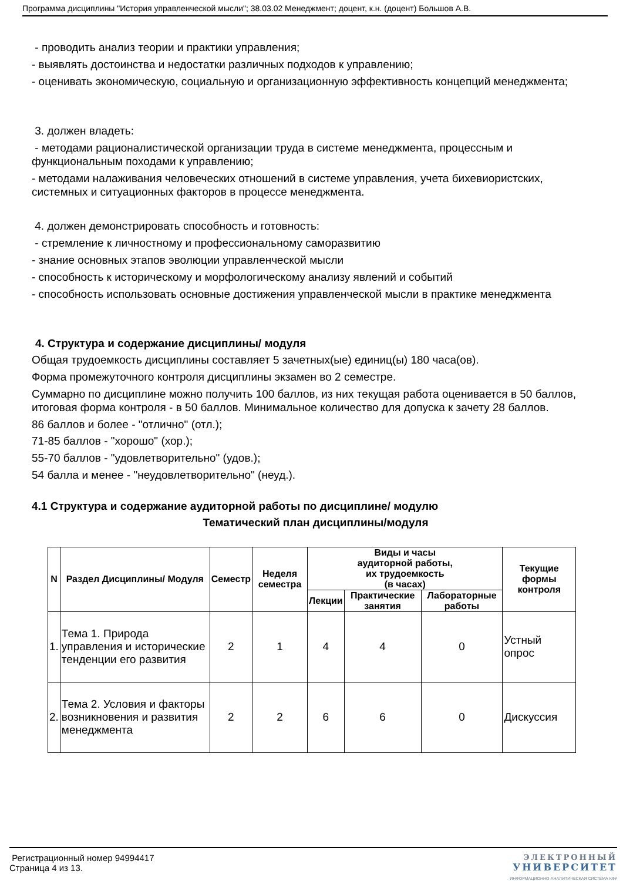Программа дисциплины "История управленческой мысли"; 38.03.02 Менеджмент; доцент, к.н. (доцент) Большов А.В.
- проводить анализ теории и практики управления;
- выявлять достоинства и недостатки различных подходов к управлению;
- оценивать экономическую, социальную и организационную эффективность концепций менеджмента;
3. должен владеть:
- методами рационалистической организации труда в системе менеджмента, процессным и функциональным походами к управлению;
- методами налаживания человеческих отношений в системе управления, учета бихевиористских, системных и ситуационных факторов в процессе менеджмента.
4. должен демонстрировать способность и готовность:
- стремление к личностному и профессиональному саморазвитию
- знание основных этапов эволюции управленческой мысли
- способность к историческому и морфологическому анализу явлений и событий
- способность использовать основные достижения управленческой мысли в практике менеджмента
4. Структура и содержание дисциплины/ модуля
Общая трудоемкость дисциплины составляет 5 зачетных(ые) единиц(ы) 180 часа(ов).
Форма промежуточного контроля дисциплины экзамен во 2 семестре.
Суммарно по дисциплине можно получить 100 баллов, из них текущая работа оценивается в 50 баллов, итоговая форма контроля - в 50 баллов. Минимальное количество для допуска к зачету 28 баллов.
86 баллов и более - "отлично" (отл.);
71-85 баллов - "хорошо" (хор.);
55-70 баллов - "удовлетворительно" (удов.);
54 балла и менее - "неудовлетворительно" (неуд.).
4.1 Структура и содержание аудиторной работы по дисциплине/ модулю
Тематический план дисциплины/модуля
| N | Раздел Дисциплины/ Модуля | Семестр | Неделя семестра | Виды и часы аудиторной работы, их трудоемкость (в часах) | | | Текущие формы контроля |
| --- | --- | --- | --- | --- | --- | --- | --- |
| | | | | Лекции | Практические занятия | Лабораторные работы | |
| 1. | Тема 1. Природа управления и исторические тенденции его развития | 2 | 1 | 4 | 4 | 0 | Устный опрос |
| 2. | Тема 2. Условия и факторы возникновения и развития менеджмента | 2 | 2 | 6 | 6 | 0 | Дискуссия |
Регистрационный номер 94994417
Страница 4 из 13.
ЭЛЕКТРОННЫЙ
УНИВЕРСИТЕТ
ИНФОРМАЦИОННО-АНАЛИТИЧЕСКАЯ СИСТЕМА КФУ